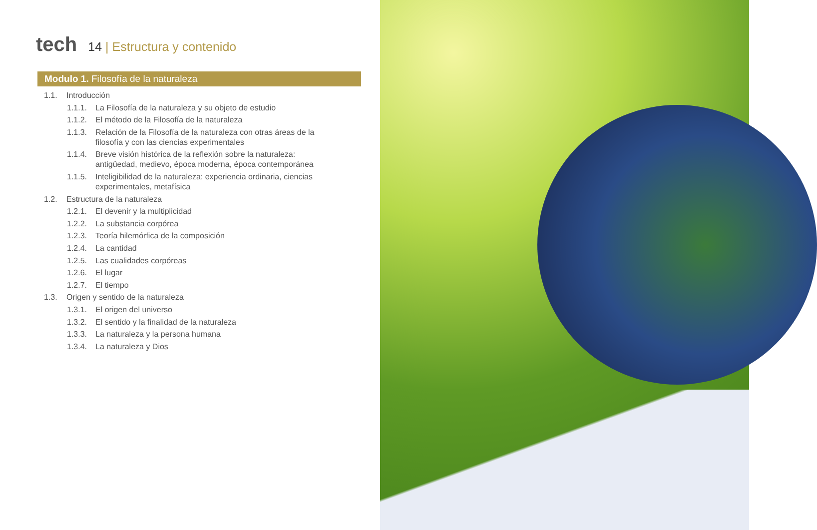tech
14 | Estructura y contenido
Modulo 1. Filosofía de la naturaleza
1.1. Introducción
1.1.1. La Filosofía de la naturaleza y su objeto de estudio
1.1.2. El método de la Filosofía de la naturaleza
1.1.3. Relación de la Filosofía de la naturaleza con otras áreas de la filosofía y con las ciencias experimentales
1.1.4. Breve visión histórica de la reflexión sobre la naturaleza: antigüedad, medievo, época moderna, época contemporánea
1.1.5. Inteligibilidad de la naturaleza: experiencia ordinaria, ciencias experimentales, metafísica
1.2. Estructura de la naturaleza
1.2.1. El devenir y la multiplicidad
1.2.2. La substancia corpórea
1.2.3. Teoría hilemórfica de la composición
1.2.4. La cantidad
1.2.5. Las cualidades corpóreas
1.2.6. El lugar
1.2.7. El tiempo
1.3. Origen y sentido de la naturaleza
1.3.1. El origen del universo
1.3.2. El sentido y la finalidad de la naturaleza
1.3.3. La naturaleza y la persona humana
1.3.4. La naturaleza y Dios